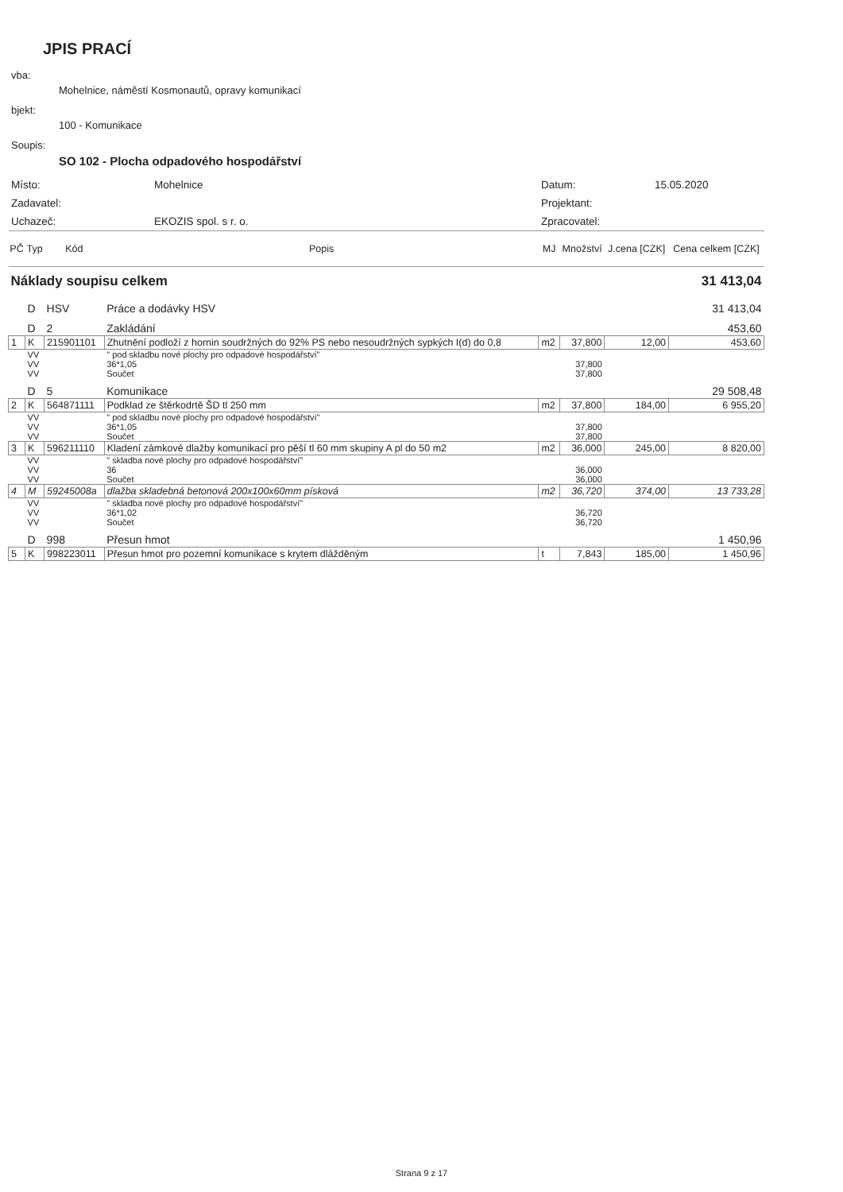JPIS PRACÍ
vba:
Mohelnice, náměstí Kosmonautů, opravy komunikací
bjekt:
100 - Komunikace
Soupis:
SO 102 - Plocha odpadového hospodářství
Místo:
Mohelnice
Datum:
15.05.2020
Zadavatel:
Projektant:
Uchazeč:
EKOZIS spol. s r. o.
Zpracovatel:
| PČ | Typ | Kód | Popis | MJ | Množství | J.cena [CZK] | Cena celkem [CZK] |
| --- | --- | --- | --- | --- | --- | --- | --- |
| Náklady soupisu celkem | | | | | | | 31 413,04 |
| | D | HSV | Práce a dodávky HSV | | | | 31 413,04 |
| | D | 2 | Zakládání | | | | 453,60 |
| 1 | K | 215901101 | Zhutnění podloží z hornin soudržných do 92% PS nebo nesoudržných sypkých I(d) do 0,8 | m2 | 37,800 | 12,00 | 453,60 |
| | VV | | " pod skladbu nové plochy pro odpadové hospodářství" | | | | |
| | VV | | 36*1,05 | | 37,800 | | |
| | VV | | Součet | | 37,800 | | |
| | D | 5 | Komunikace | | | | 29 508,48 |
| 2 | K | 564871111 | Podklad ze štěrkodrtě ŠD tl 250 mm | m2 | 37,800 | 184,00 | 6 955,20 |
| | VV | | " pod skladbu nové plochy pro odpadové hospodářství" | | | | |
| | VV | | 36*1,05 | | 37,800 | | |
| | VV | | Součet | | 37,800 | | |
| 3 | K | 596211110 | Kladení zámkové dlažby komunikací pro pěší tl 60 mm skupiny A pl do 50 m2 | m2 | 36,000 | 245,00 | 8 820,00 |
| | VV | | " skladba nové plochy pro odpadové hospodářství" | | | | |
| | VV | | 36 | | 36,000 | | |
| | VV | | Součet | | 36,000 | | |
| 4 | M | 59245008a | dlažba skladebná betonová 200x100x60mm písková | m2 | 36,720 | 374,00 | 13 733,28 |
| | VV | | " skladba nové plochy pro odpadové hospodářství" | | | | |
| | VV | | 36*1,02 | | 36,720 | | |
| | VV | | Součet | | 36,720 | | |
| | D | 998 | Přesun hmot | | | | 1 450,96 |
| 5 | K | 998223011 | Přesun hmot pro pozemní komunikace s krytem dlážděným | t | 7,843 | 185,00 | 1 450,96 |
Strana 9 z 17